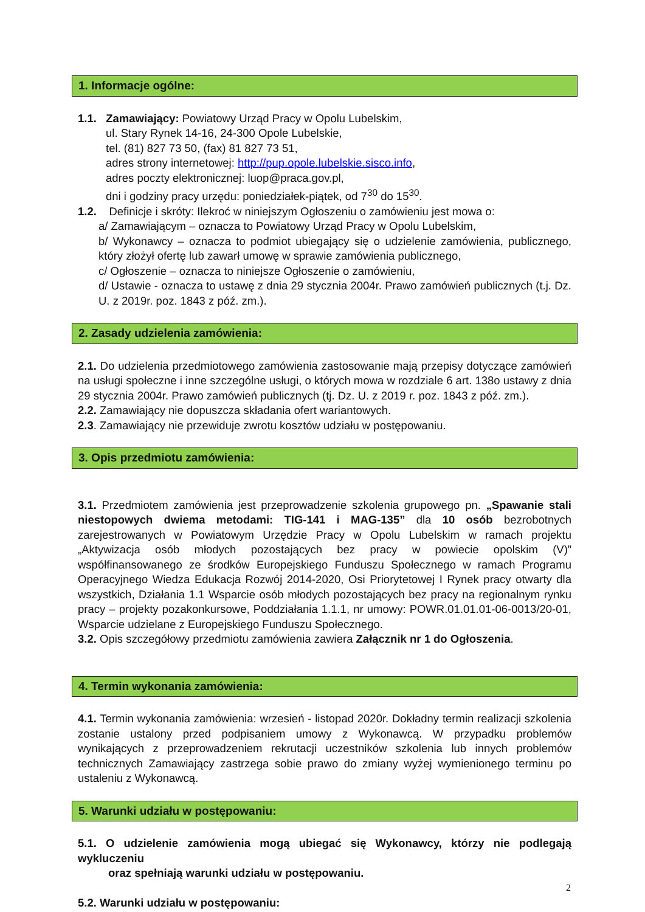1. Informacje ogólne:
1.1. Zamawiający: Powiatowy Urząd Pracy w Opolu Lubelskim,
ul. Stary Rynek 14-16, 24-300 Opole Lubelskie,
tel. (81) 827 73 50, (fax) 81 827 73 51,
adres strony internetowej: http://pup.opole.lubelskie.sisco.info,
adres poczty elektronicznej: luop@praca.gov.pl,
dni i godziny pracy urzędu: poniedziałek-piątek, od 7<sup>30</sup> do 15<sup>30</sup>.
1.2. Definicje i skróty: Ilekroć w niniejszym Ogłoszeniu o zamówieniu jest mowa o:
a/ Zamawiającym – oznacza to Powiatowy Urząd Pracy w Opolu Lubelskim,
b/ Wykonawcy – oznacza to podmiot ubiegający się o udzielenie zamówienia, publicznego, który złożył ofertę lub zawarł umowę w sprawie zamówienia publicznego,
c/ Ogłoszenie – oznacza to niniejsze Ogłoszenie o zamówieniu,
d/ Ustawie - oznacza to ustawę z dnia 29 stycznia 2004r. Prawo zamówień publicznych (t.j. Dz. U. z 2019r. poz. 1843 z póź. zm.).
2. Zasady udzielenia zamówienia:
2.1. Do udzielenia przedmiotowego zamówienia zastosowanie mają przepisy dotyczące zamówień na usługi społeczne i inne szczególne usługi, o których mowa w rozdziale 6 art. 138o ustawy z dnia 29 stycznia 2004r. Prawo zamówień publicznych (tj. Dz. U. z 2019 r. poz. 1843 z póź. zm.).
2.2. Zamawiający nie dopuszcza składania ofert wariantowych.
2.3. Zamawiający nie przewiduje zwrotu kosztów udziału w postępowaniu.
3. Opis przedmiotu zamówienia:
3.1. Przedmiotem zamówienia jest przeprowadzenie szkolenia grupowego pn. „Spawanie stali niestopowych dwiema metodami: TIG-141 i MAG-135” dla 10 osób bezrobotnych zarejestrowanych w Powiatowym Urzędzie Pracy w Opolu Lubelskim w ramach projektu „Aktywizacja osób młodych pozostających bez pracy w powiecie opolskim (V)” współfinansowanego ze środków Europejskiego Funduszu Społecznego w ramach Programu Operacyjnego Wiedza Edukacja Rozwój 2014-2020, Osi Priorytetowej I Rynek pracy otwarty dla wszystkich, Działania 1.1 Wsparcie osób młodych pozostających bez pracy na regionalnym rynku pracy – projekty pozakonkursowe, Poddziałania 1.1.1, nr umowy: POWR.01.01.01-06-0013/20-01, Wsparcie udzielane z Europejskiego Funduszu Społecznego.
3.2. Opis szczegółowy przedmiotu zamówienia zawiera Załącznik nr 1 do Ogłoszenia.
4. Termin wykonania zamówienia:
4.1. Termin wykonania zamówienia: wrzesień - listopad 2020r. Dokładny termin realizacji szkolenia zostanie ustalony przed podpisaniem umowy z Wykonawcą. W przypadku problemów wynikających z przeprowadzeniem rekrutacji uczestników szkolenia lub innych problemów technicznych Zamawiający zastrzega sobie prawo do zmiany wyżej wymienionego terminu po ustaleniu z Wykonawcą.
5. Warunki udziału w postępowaniu:
5.1. O udzielenie zamówienia mogą ubiegać się Wykonawcy, którzy nie podlegają wykluczeniu
oraz spełniają warunki udziału w postępowaniu.
5.2. Warunki udziału w postępowaniu:
2